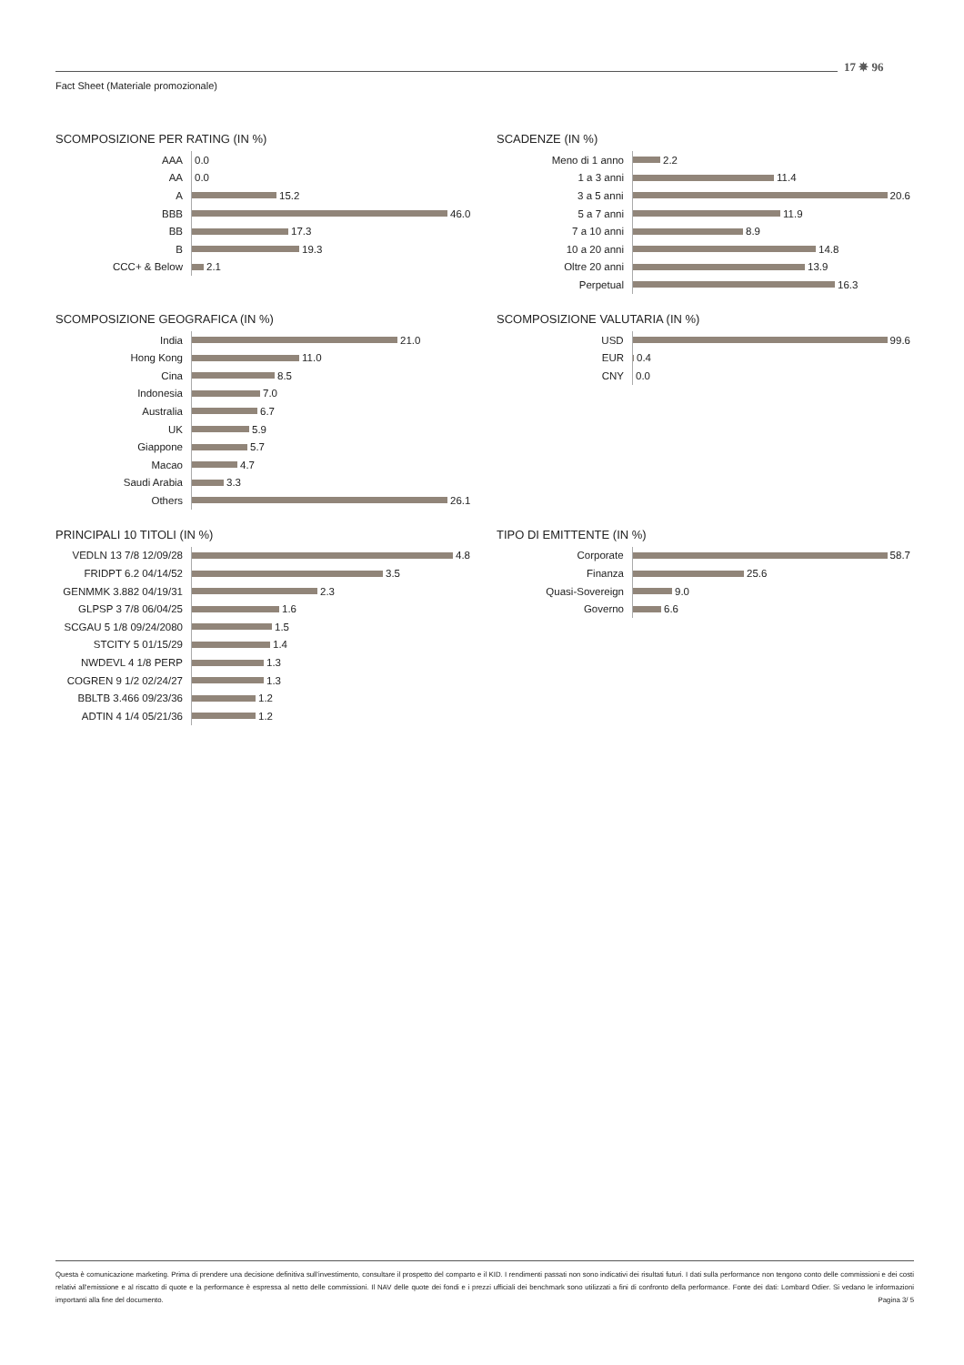17 ✵ 96
Fact Sheet (Materiale promozionale)
SCOMPOSIZIONE PER RATING (IN %)
AAA 0.0
AA 0.0
A 15.2
BBB 46.0
BB 17.3
B 19.3
CCC+ & Below 2.1
SCADENZE (IN %)
Meno di 1 anno 2.2
1 a 3 anni 11.4
3 a 5 anni 20.6
5 a 7 anni 11.9
7 a 10 anni 8.9
10 a 20 anni 14.8
Oltre 20 anni 13.9
Perpetual 16.3
SCOMPOSIZIONE GEOGRAFICA (IN %)
India 21.0
Hong Kong 11.0
Cina 8.5
Indonesia 7.0
Australia 6.7
UK 5.9
Giappone 5.7
Macao 4.7
Saudi Arabia 3.3
Others 26.1
SCOMPOSIZIONE VALUTARIA (IN %)
USD 99.6
EUR 0.4
CNY 0.0
PRINCIPALI 10 TITOLI (IN %)
VEDLN 13 7/8 12/09/28 4.8
FRIDPT 6.2 04/14/52 3.5
GENMMK 3.882 04/19/31 2.3
GLPSP 3 7/8 06/04/25 1.6
SCGAU 5 1/8 09/24/2080 1.5
STCITY 5 01/15/29 1.4
NWDEVL 4 1/8 PERP 1.3
COGREN 9 1/2 02/24/27 1.3
BBLTB 3.466 09/23/36 1.2
ADTIN 4 1/4 05/21/36 1.2
TIPO DI EMITTENTE (IN %)
Corporate 58.7
Finanza 25.6
Quasi-Sovereign 9.0
Governo 6.6
Questa è comunicazione marketing. Prima di prendere una decisione definitiva sull'investimento, consultare il prospetto del comparto e il KID. I rendimenti passati non sono indicativi dei risultati futuri. I dati sulla performance non tengono conto delle commissioni e dei costi relativi all'emissione e al riscatto di quote e la performance è espressa al netto delle commissioni. Il NAV delle quote dei fondi e i prezzi ufficiali dei benchmark sono utilizzati a fini di confronto della performance. Fonte dei dati: Lombard Odier. Si vedano le informazioni importanti alla fine del documento. Pagina 3/ 5